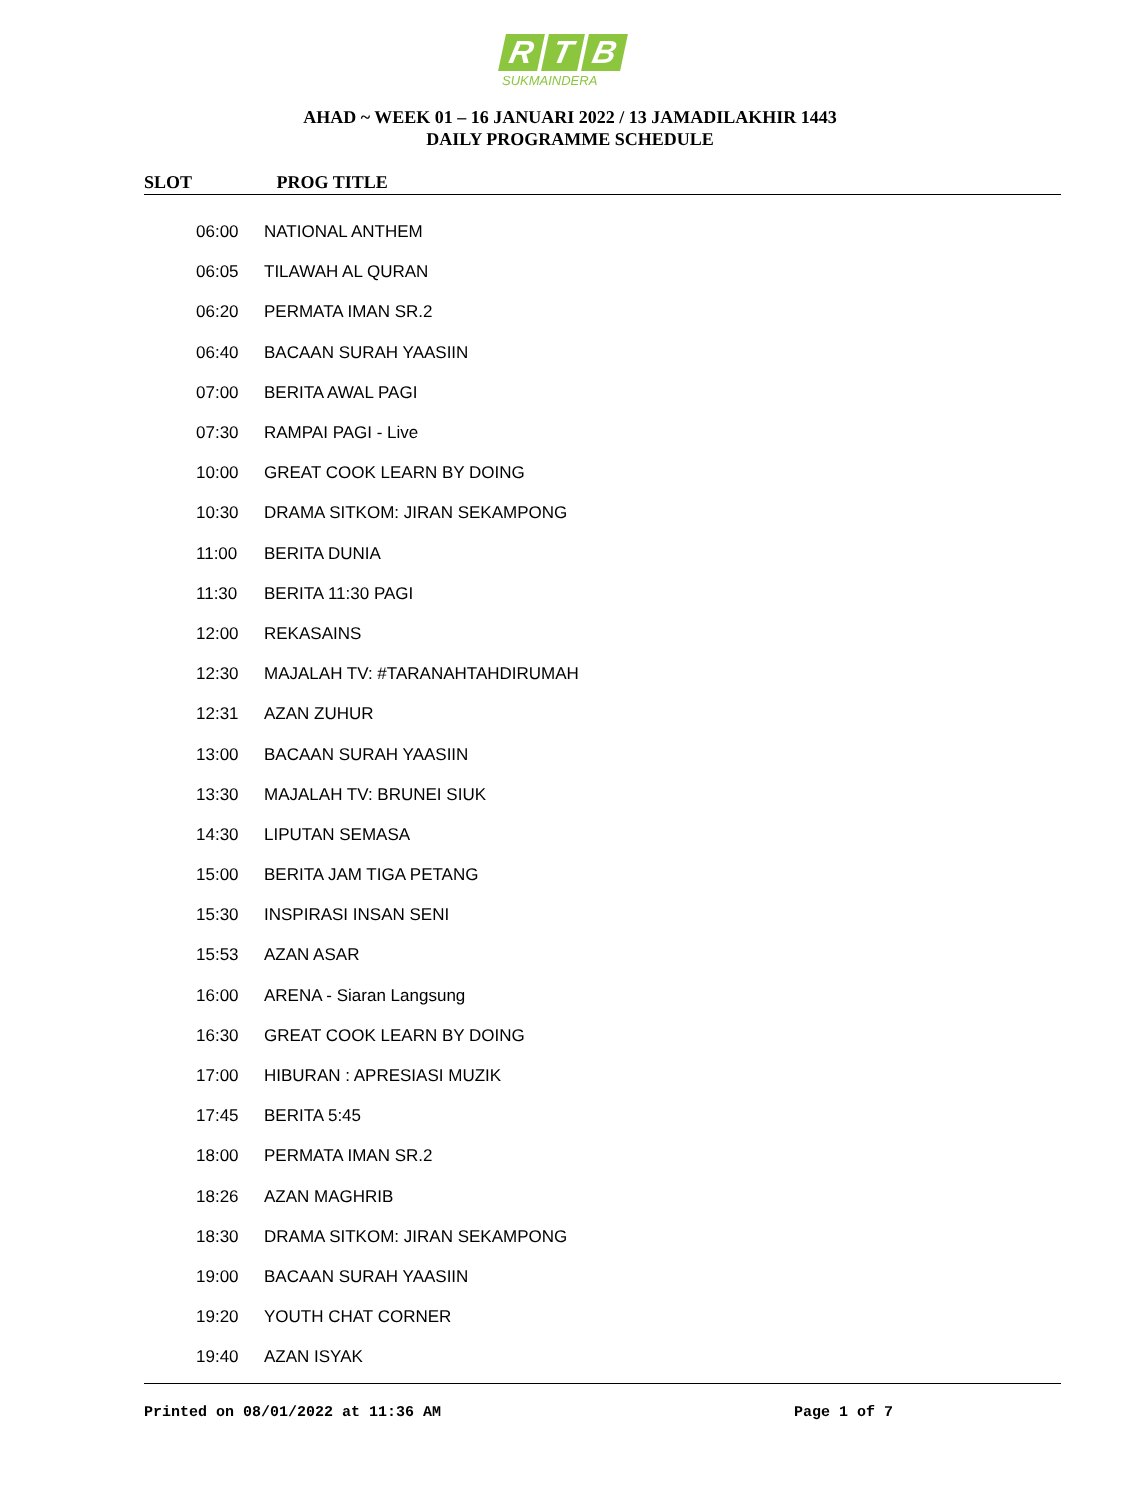R T B
SUKMAINDERA
AHAD ~ WEEK 01 – 16 JANUARI 2022 / 13 JAMADILAKHIR 1443
DAILY PROGRAMME SCHEDULE
SLOT PROG TITLE
| 06:00 | NATIONAL ANTHEM |
| 06:05 | TILAWAH AL QURAN |
| 06:20 | PERMATA IMAN SR.2 |
| 06:40 | BACAAN SURAH YAASIIN |
| 07:00 | BERITA AWAL PAGI |
| 07:30 | RAMPAI PAGI - Live |
| 10:00 | GREAT COOK LEARN BY DOING |
| 10:30 | DRAMA SITKOM: JIRAN SEKAMPONG |
| 11:00 | BERITA DUNIA |
| 11:30 | BERITA 11:30 PAGI |
| 12:00 | REKASAINS |
| 12:30 | MAJALAH TV: #TARANAHTAHDIRUMAH |
| 12:31 | AZAN ZUHUR |
| 13:00 | BACAAN SURAH YAASIIN |
| 13:30 | MAJALAH TV: BRUNEI SIUK |
| 14:30 | LIPUTAN SEMASA |
| 15:00 | BERITA JAM TIGA PETANG |
| 15:30 | INSPIRASI INSAN SENI |
| 15:53 | AZAN ASAR |
| 16:00 | ARENA - Siaran Langsung |
| 16:30 | GREAT COOK LEARN BY DOING |
| 17:00 | HIBURAN : APRESIASI MUZIK |
| 17:45 | BERITA 5:45 |
| 18:00 | PERMATA IMAN SR.2 |
| 18:26 | AZAN MAGHRIB |
| 18:30 | DRAMA SITKOM: JIRAN SEKAMPONG |
| 19:00 | BACAAN SURAH YAASIIN |
| 19:20 | YOUTH CHAT CORNER |
| 19:40 | AZAN ISYAK |
Printed on 08/01/2022 at 11:36 AM Page 1 of 7